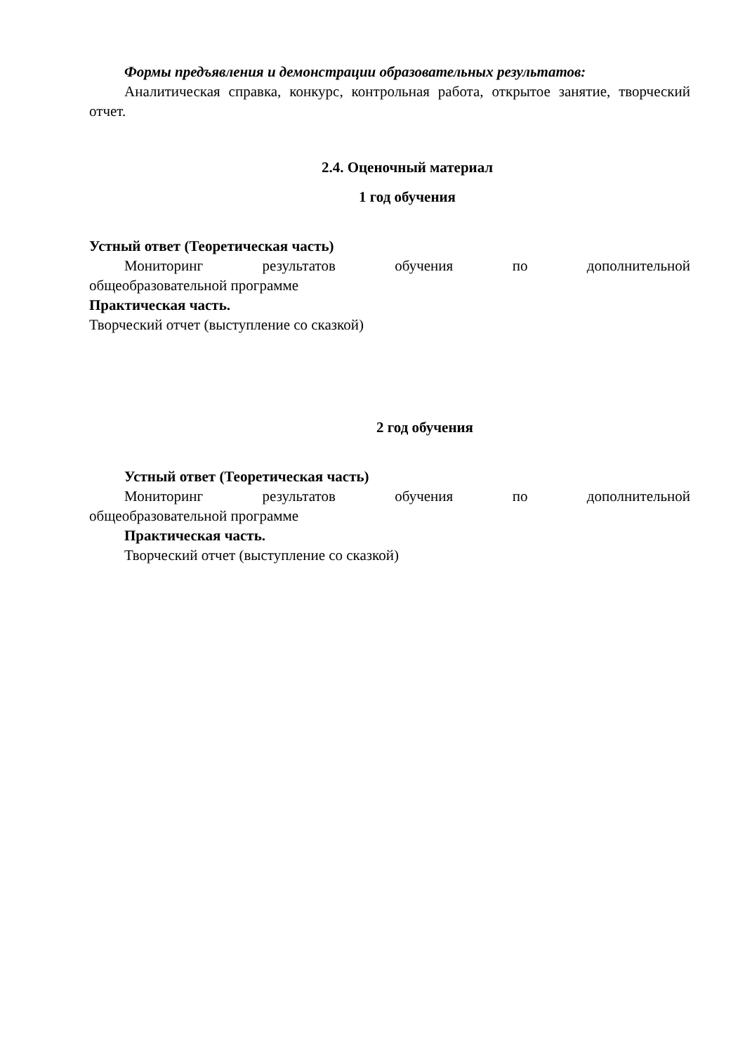Формы предъявления и демонстрации образовательных результатов:
Аналитическая справка, конкурс, контрольная работа, открытое занятие, творческий отчет.
2.4. Оценочный материал
1 год обучения
Устный ответ (Теоретическая часть)
Мониторинг результатов обучения по дополнительной
общеобразовательной программе
Практическая часть.
Творческий отчет (выступление со сказкой)
2 год обучения
Устный ответ (Теоретическая часть)
Мониторинг результатов обучения по дополнительной
общеобразовательной программе
Практическая часть.
Творческий отчет (выступление со сказкой)